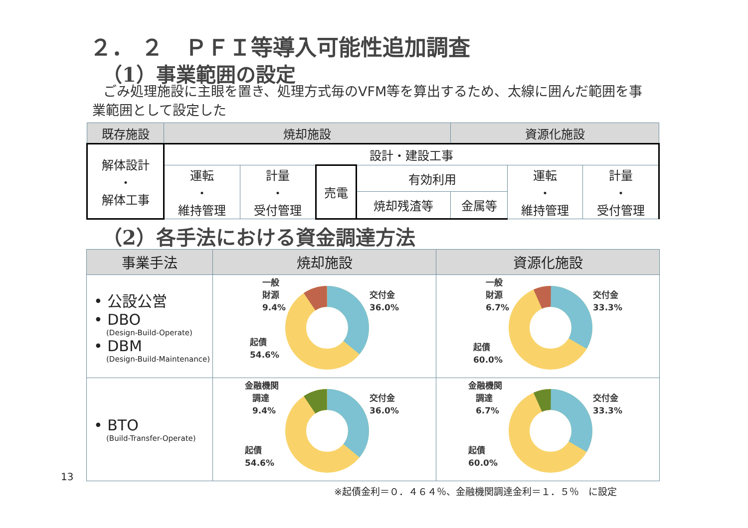２． ２　ＰＦＩ等導入可能性追加調査
（1）事業範囲の設定
ごみ処理施設に主眼を置き、処理方式毎のVFM等を算出するため、太線に囲んだ範囲を事業範囲として設定した
| 既存施設 | 焼却施設 | | | | 資源化施設 | | |
| 解体設計 ・ 解体工事 | 設計・建設工事 | | | | | | |
| | 運転 ・ 維持管理 | 計量 ・ 受付管理 | 売電 | 有効利用 | | 運転 ・ 維持管理 | 計量 ・ 受付管理 |
| | | | | 焼却残渣等 | 金属等 | | |
（2）各手法における資金調達方法
| 事業手法 | 焼却施設 | 資源化施設 |
| --- | --- | --- |
| • 公設公営 • DBO (Design-Build-Operate) • DBM (Design-Build-Maintenance) | 一般 財源 9.4% 交付金 36.0% 起債 54.6% | 一般 財源 6.7% 交付金 33.3% 起債 60.0% |
| • BTO (Build-Transfer-Operate) | 金融機関 調達 9.4% 交付金 36.0% 起債 54.6% | 金融機関 調達 6.7% 交付金 33.3% 起債 60.0% |
13
※起債金利＝０．４６４％、金融機関調達金利＝１．５％　に設定